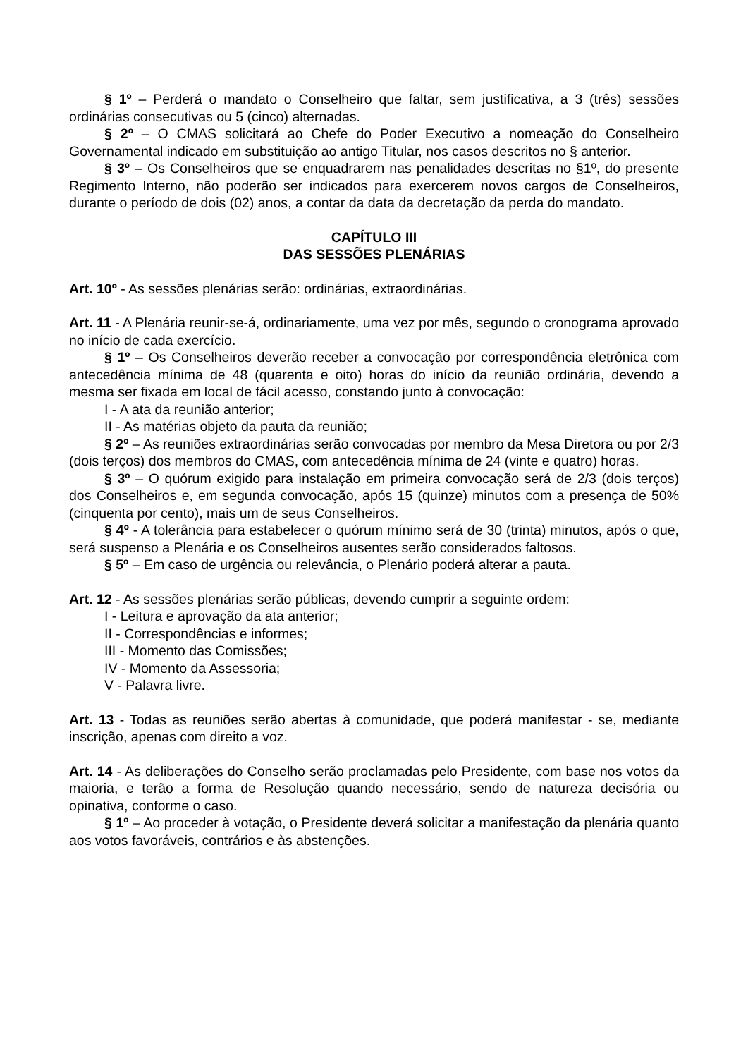§ 1º – Perderá o mandato o Conselheiro que faltar, sem justificativa, a 3 (três) sessões ordinárias consecutivas ou 5 (cinco) alternadas.
§ 2º – O CMAS solicitará ao Chefe do Poder Executivo a nomeação do Conselheiro Governamental indicado em substituição ao antigo Titular, nos casos descritos no § anterior.
§ 3º – Os Conselheiros que se enquadrarem nas penalidades descritas no §1º, do presente Regimento Interno, não poderão ser indicados para exercerem novos cargos de Conselheiros, durante o período de dois (02) anos, a contar da data da decretação da perda do mandato.
CAPÍTULO III
DAS SESSÕES PLENÁRIAS
Art. 10º - As sessões plenárias serão: ordinárias, extraordinárias.
Art. 11 - A Plenária reunir-se-á, ordinariamente, uma vez por mês, segundo o cronograma aprovado no início de cada exercício.
§ 1º – Os Conselheiros deverão receber a convocação por correspondência eletrônica com antecedência mínima de 48 (quarenta e oito) horas do início da reunião ordinária, devendo a mesma ser fixada em local de fácil acesso, constando junto à convocação:
I - A ata da reunião anterior;
II - As matérias objeto da pauta da reunião;
§ 2º – As reuniões extraordinárias serão convocadas por membro da Mesa Diretora ou por 2/3 (dois terços) dos membros do CMAS, com antecedência mínima de 24 (vinte e quatro) horas.
§ 3º – O quórum exigido para instalação em primeira convocação será de 2/3 (dois terços) dos Conselheiros e, em segunda convocação, após 15 (quinze) minutos com a presença de 50% (cinquenta por cento), mais um de seus Conselheiros.
§ 4º - A tolerância para estabelecer o quórum mínimo será de 30 (trinta) minutos, após o que, será suspenso a Plenária e os Conselheiros ausentes serão considerados faltosos.
§ 5º – Em caso de urgência ou relevância, o Plenário poderá alterar a pauta.
Art. 12 - As sessões plenárias serão públicas, devendo cumprir a seguinte ordem:
I - Leitura e aprovação da ata anterior;
II - Correspondências e informes;
III - Momento das Comissões;
IV - Momento da Assessoria;
V - Palavra livre.
Art. 13 - Todas as reuniões serão abertas à comunidade, que poderá manifestar - se, mediante inscrição, apenas com direito a voz.
Art. 14 - As deliberações do Conselho serão proclamadas pelo Presidente, com base nos votos da maioria, e terão a forma de Resolução quando necessário, sendo de natureza decisória ou opinativa, conforme o caso.
§ 1º – Ao proceder à votação, o Presidente deverá solicitar a manifestação da plenária quanto aos votos favoráveis, contrários e às abstenções.